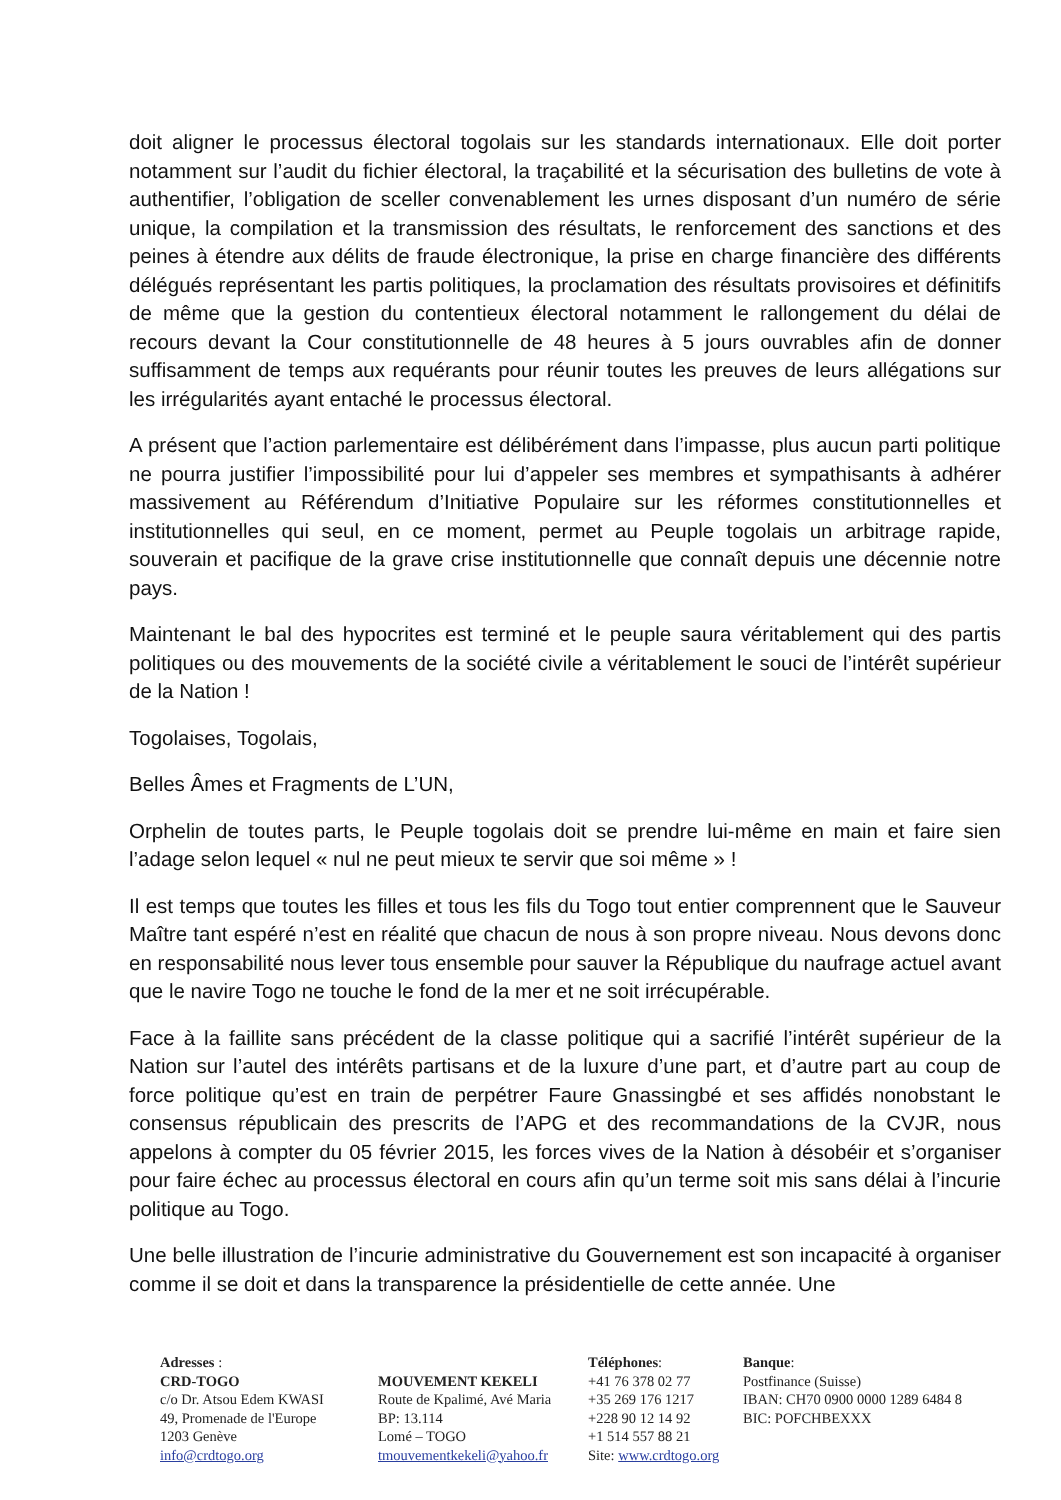doit aligner le processus électoral togolais sur les standards internationaux. Elle doit porter notamment sur l’audit du fichier électoral, la traçabilité et la sécurisation des bulletins de vote à authentifier, l’obligation de sceller convenablement les urnes disposant d’un numéro de série unique, la compilation et la transmission des résultats, le renforcement des sanctions et des peines à étendre aux délits de fraude électronique, la prise en charge financière des différents délégués représentant les partis politiques, la proclamation des résultats provisoires et définitifs de même que la gestion du contentieux électoral notamment le rallongement du délai de recours devant la Cour constitutionnelle de 48 heures à 5 jours ouvrables afin de donner suffisamment de temps aux requérants pour réunir toutes les preuves de leurs allégations sur les irrégularités ayant entaché le processus électoral.
A présent que l’action parlementaire est délibérément dans l’impasse, plus aucun parti politique ne pourra justifier l’impossibilité pour lui d’appeler ses membres et sympathisants à adhérer massivement au Référendum d’Initiative Populaire sur les réformes constitutionnelles et institutionnelles qui seul, en ce moment, permet au Peuple togolais un arbitrage rapide, souverain et pacifique de la grave crise institutionnelle que connaît depuis une décennie notre pays.
Maintenant le bal des hypocrites est terminé et le peuple saura véritablement qui des partis politiques ou des mouvements de la société civile a véritablement le souci de l’intérêt supérieur de la Nation !
Togolaises, Togolais,
Belles Âmes et Fragments de L’UN,
Orphelin de toutes parts, le Peuple togolais doit se prendre lui-même en main et faire sien l’adage selon lequel « nul ne peut mieux te servir que soi même » !
Il est temps que toutes les filles et tous les fils du Togo tout entier comprennent que le Sauveur Maître tant espéré n’est en réalité que chacun de nous à son propre niveau. Nous devons donc en responsabilité nous lever tous ensemble pour sauver la République du naufrage actuel avant que le navire Togo ne touche le fond de la mer et ne soit irrécupérable.
Face à la faillite sans précédent de la classe politique qui a sacrifié l’intérêt supérieur de la Nation sur l’autel des intérêts partisans et de la luxure d’une part, et d’autre part au coup de force politique qu’est en train de perpétrer Faure Gnassingbé et ses affidés nonobstant le consensus républicain des prescrits de l’APG et des recommandations de la CVJR, nous appelons à compter du 05 février 2015, les forces vives de la Nation à désobéir et s’organiser pour faire échec au processus électoral en cours afin qu’un terme soit mis sans délai à l’incurie politique au Togo.
Une belle illustration de l’incurie administrative du Gouvernement est son incapacité à organiser comme il se doit et dans la transparence la présidentielle de cette année. Une
Adresses :
CRD-TOGO
c/o Dr. Atsou Edem KWASI
49, Promenade de l'Europe
1203 Genève
info@crdtogo.org
MOUVEMENT KEKELI
Route de Kpalimé, Avé Maria
BP: 13.114
Lomé – TOGO
tmouvementkekeli@yahoo.fr
Téléphones:
+41 76 378 02 77
+35 269 176 1217
+228 90 12 14 92
+1 514 557 88 21
Site: www.crdtogo.org
Banque:
Postfinance (Suisse)
IBAN: CH70 0900 0000 1289 6484 8
BIC: POFCHBEXXX